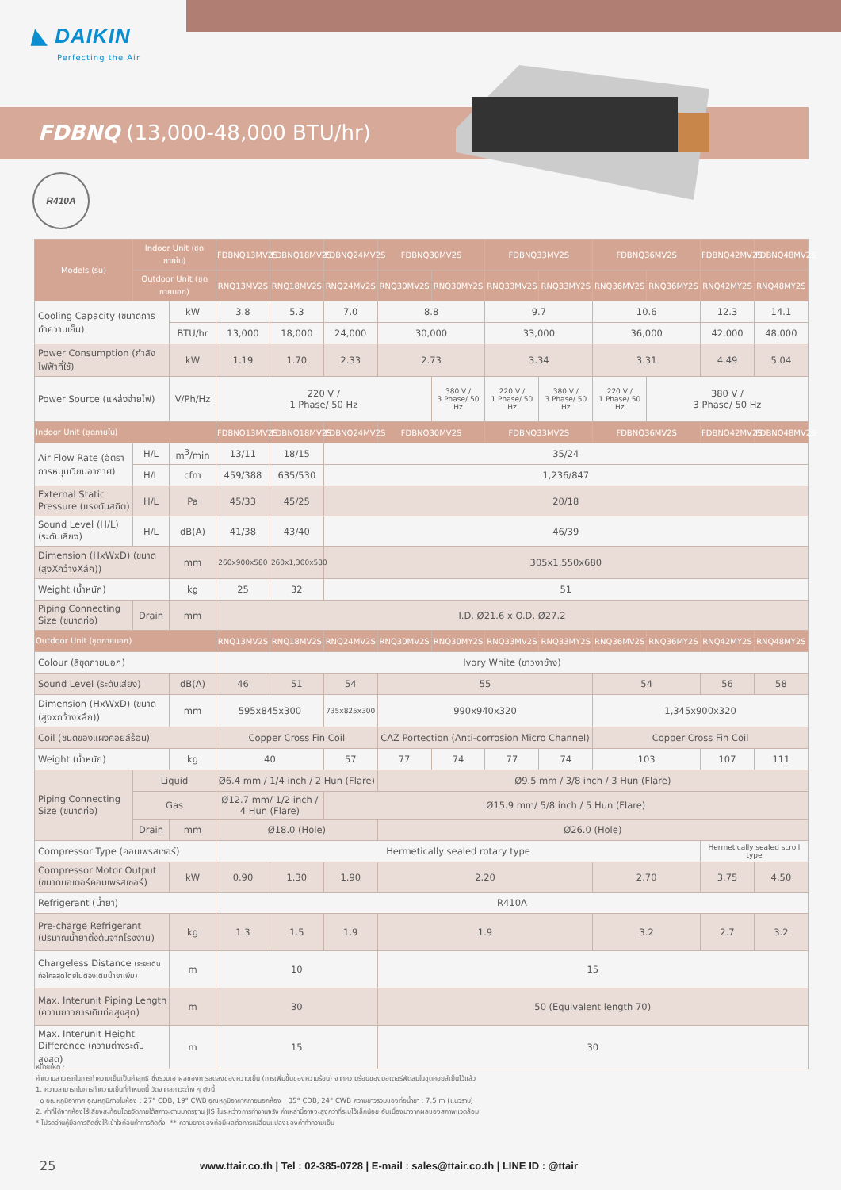◣ DAIKIN
Perfecting the Air
FDBNQ (13,000-48,000 BTU/hr)
R410A
| Models (รุ่น) | Indoor Unit (ชุดภายใน) | | FDBNQ13MV2S | FDBNQ18MV2S | FDBNQ24MV2S | FDBNQ30MV2S | | FDBNQ33MV2S | | FDBNQ36MV2S | | FDBNQ42MV2S | FDBNQ48MV2S |
| --- | --- | --- | --- | --- | --- | --- | --- | --- | --- | --- | --- | --- | --- |
| | Outdoor Unit (ชุดภายนอก) | | RNQ13MV2S | RNQ18MV2S | RNQ24MV2S | RNQ30MV2S | RNQ30MY2S | RNQ33MV2S | RNQ33MY2S | RNQ36MV2S | RNQ36MY2S | RNQ42MY2S | RNQ48MY2S |
| Cooling Capacity (ขนาดการทำความเย็น) | | kW | 3.8 | 5.3 | 7.0 | 8.8 | | 9.7 | | 10.6 | | 12.3 | 14.1 |
| | | BTU/hr | 13,000 | 18,000 | 24,000 | 30,000 | | 33,000 | | 36,000 | | 42,000 | 48,000 |
| Power Consumption (กำลังไฟฟ้าที่ใช้) | | kW | 1.19 | 1.70 | 2.33 | 2.73 | | 3.34 | | 3.31 | | 4.49 | 5.04 |
| Power Source (แหล่งจ่ายไฟ) | | V/Ph/Hz | 220 V / 1 Phase/ 50 Hz | | | | 380 V / 3 Phase/ 50 Hz | 220 V / 1 Phase/ 50 Hz | 380 V / 3 Phase/ 50 Hz | 220 V / 1 Phase/ 50 Hz | 380 V / 3 Phase/ 50 Hz | | |
| Indoor Unit (ชุดภายใน) | | | FDBNQ13MV2S | FDBNQ18MV2S | FDBNQ24MV2S | FDBNQ30MV2S | | FDBNQ33MV2S | | FDBNQ36MV2S | | FDBNQ42MV2S | FDBNQ48MV2S |
| Air Flow Rate (อัตราการหมุนเวียนอากาศ) | H/L | m<sup>3</sup>/min | 13/11 | 18/15 | 35/24 | | | | | | | | |
| | H/L | cfm | 459/388 | 635/530 | 1,236/847 | | | | | | | | |
| External Static Pressure (แรงดันสถิต) | H/L | Pa | 45/33 | 45/25 | 20/18 | | | | | | | | |
| Sound Level (H/L) (ระดับเสียง) | H/L | dB(A) | 41/38 | 43/40 | 46/39 | | | | | | | | |
| Dimension (HxWxD) (ขนาด (สูงXกว้างXลึก)) | | mm | 260x900x580 | 260x1,300x580 | 305x1,550x680 | | | | | | | | |
| Weight (น้ำหนัก) | | kg | 25 | 32 | 51 | | | | | | | | |
| Piping Connecting Size (ขนาดท่อ) | Drain | mm | I.D. Ø21.6 x O.D. Ø27.2 | | | | | | | | | | |
| Outdoor Unit (ชุดภายนอก) | | | RNQ13MV2S | RNQ18MV2S | RNQ24MV2S | RNQ30MV2S | RNQ30MY2S | RNQ33MV2S | RNQ33MY2S | RNQ36MV2S | RNQ36MY2S | RNQ42MY2S | RNQ48MY2S |
| Colour (สีชุดภายนอก) | | | Ivory White (ขาวงาช้าง) | | | | | | | | | | |
| Sound Level (ระดับเสียง) | | dB(A) | 46 | 51 | 54 | 55 | | | | 54 | | 56 | 58 |
| Dimension (HxWxD) (ขนาด (สูงxกว้างxลึก)) | | mm | 595x845x300 | | 735x825x300 | 990x940x320 | | | | 1,345x900x320 | | | |
| Coil (ชนิดของแผงคอยล์ร้อน) | | | Copper Cross Fin Coil | | | CAZ Portection (Anti-corrosion Micro Channel) | | | | Copper Cross Fin Coil | | | |
| Weight (น้ำหนัก) | | kg | 40 | | 57 | 77 | 74 | 77 | 74 | 103 | | 107 | 111 |
| Piping Connecting Size (ขนาดท่อ) | Liquid | | Ø6.4 mm / 1/4 inch / 2 Hun (Flare) | | | Ø9.5 mm / 3/8 inch / 3 Hun (Flare) | | | | | | | |
| | Gas | | Ø12.7 mm/ 1/2 inch / 4 Hun (Flare) | | Ø15.9 mm/ 5/8 inch / 5 Hun (Flare) | | | | | | | | |
| | Drain | mm | Ø18.0 (Hole) | | | Ø26.0 (Hole) | | | | | | | |
| Compressor Type (คอมเพรสเซอร์) | | | Hermetically sealed rotary type | | | | | | | | | Hermetically sealed scroll type | |
| Compressor Motor Output (ขนาดมอเตอร์คอมเพรสเซอร์) | | kW | 0.90 | 1.30 | 1.90 | 2.20 | | | | 2.70 | | 3.75 | 4.50 |
| Refrigerant (น้ำยา) | | | R410A | | | | | | | | | | |
| Pre-charge Refrigerant (ปริมาณน้ำยาตั้งต้นจากโรงงาน) | | kg | 1.3 | 1.5 | 1.9 | 1.9 | | | | 3.2 | | 2.7 | 3.2 |
| Chargeless Distance (ระยะเดินท่อไกลสุดโดยไม่ต้องเติมน้ำยาเพิ่ม) | | m | 10 | | | 15 | | | | | | | |
| Max. Interunit Piping Length (ความยาวการเดินท่อสูงสุด) | | m | 30 | | | 50 (Equivalent length 70) | | | | | | | |
| Max. Interunit Height Difference (ความต่างระดับสูงสุด) | | m | 15 | | | 30 | | | | | | | |
หมายเหตุ :
ค่าความสามารถในการทำความเย็นเป็นค่าสุทธิ ซึ่งรวมเอาผลของการลดลงของความเย็น (การเพิ่มขึ้นของความร้อน) จากความร้อนของมอเตอร์พัดลมในชุดคอยล์เย็นไว้แล้ว
1. ความสามารถในการทำความเย็นที่กำหนดนี้ วัดจากสภาวะต่าง ๆ ดังนี้
o อุณหภูมิอากาศ อุณหภูมิภายในห้อง : 27° CDB, 19° CWB อุณหภูมิอากาศภายนอกห้อง : 35° CDB, 24° CWB ความยาวรวมของท่อน้ำยา : 7.5 m (แนวราบ)
2. ค่าที่ได้จากห้องไร้เสียงสะท้อนโดยวัดภายใต้สภาวะตามมาตรฐาน JIS ในระหว่างการทำงานจริง ค่าเหล่านี้อาจจะสูงกว่าที่ระบุไว้เล็กน้อย อันเนื่องมาจากผลของสภาพแวดล้อม
* โปรดอ่านคู่มือการติดตั้งให้เข้าใจก่อนทำการติดตั้ง ** ความยาวของท่อมีผลต่อการเปลี่ยนแปลงของค่าทำความเย็น
25
www.ttair.co.th | Tel : 02-385-0728 | E-mail : sales@ttair.co.th | LINE ID : @ttair